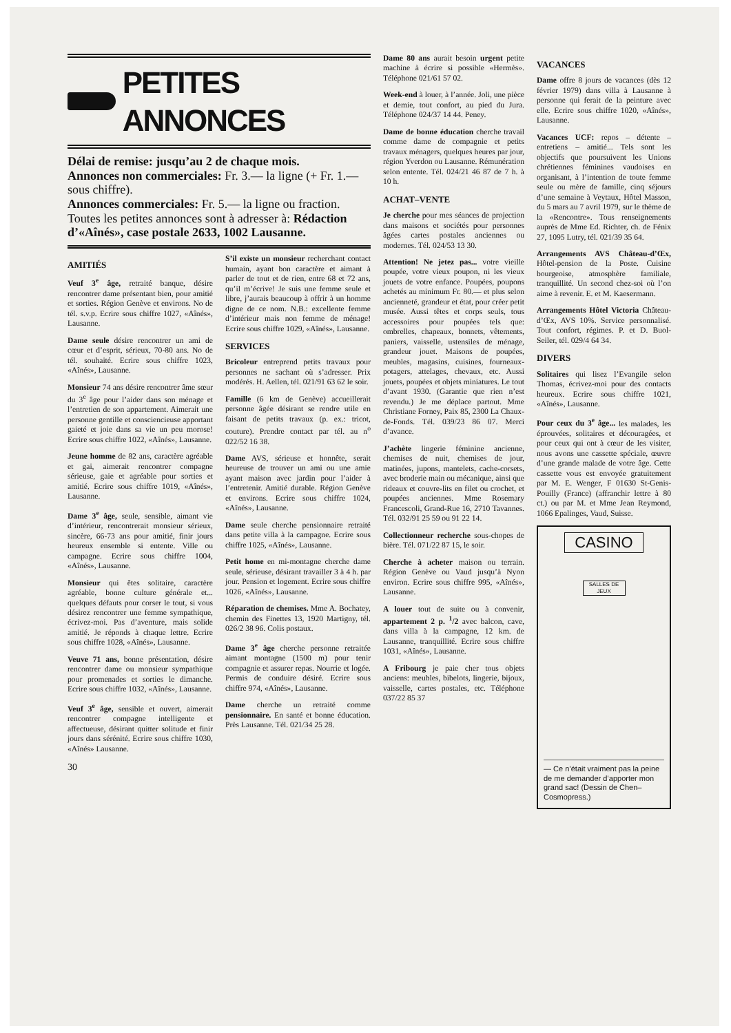PETITES ANNONCES
Délai de remise: jusqu’au 2 de chaque mois.
Annonces non commerciales: Fr. 3.— la ligne (+ Fr. 1.— sous chiffre).
Annonces commerciales: Fr. 5.— la ligne ou fraction.
Toutes les petites annonces sont à adresser à: Rédaction d’«Aînés», case postale 2633, 1002 Lausanne.
AMITIÉS
Veuf 3<sup>e</sup> âge, retraité banque, désire rencontrer dame présentant bien, pour amitié et sorties. Région Genève et environs. No de tél. s.v.p. Ecrire sous chiffre 1027, «Aînés», Lausanne.
Dame seule désire rencontrer un ami de cœur et d’esprit, sérieux, 70-80 ans. No de tél. souhaité. Ecrire sous chiffre 1023, «Aînés», Lausanne.
Monsieur 74 ans désire rencontrer âme sœur du 3<sup>e</sup> âge pour l’aider dans son ménage et l’entretien de son appartement. Aimerait une personne gentille et consciencieuse apportant gaieté et joie dans sa vie un peu morose! Ecrire sous chiffre 1022, «Aînés», Lausanne.
Jeune homme de 82 ans, caractère agréable et gai, aimerait rencontrer compagne sérieuse, gaie et agréable pour sorties et amitié. Ecrire sous chiffre 1019, «Aînés», Lausanne.
Dame 3<sup>e</sup> âge, seule, sensible, aimant vie d’intérieur, rencontrerait monsieur sérieux, sincère, 66-73 ans pour amitié, finir jours heureux ensemble si entente. Ville ou campagne. Ecrire sous chiffre 1004, «Aînés», Lausanne.
Monsieur qui êtes solitaire, caractère agréable, bonne culture générale et... quelques défauts pour corser le tout, si vous désirez rencontrer une femme sympathique, écrivez-moi. Pas d’aventure, mais solide amitié. Je réponds à chaque lettre. Ecrire sous chiffre 1028, «Aînés», Lausanne.
Veuve 71 ans, bonne présentation, désire rencontrer dame ou monsieur sympathique pour promenades et sorties le dimanche. Ecrire sous chiffre 1032, «Aînés», Lausanne.
Veuf 3<sup>e</sup> âge, sensible et ouvert, aimerait rencontrer compagne intelligente et affectueuse, désirant quitter solitude et finir jours dans sérénité. Ecrire sous chiffre 1030, «Aînés» Lausanne.
30
S’il existe un monsieur recherchant contact humain, ayant bon caractère et aimant à parler de tout et de rien, entre 68 et 72 ans, qu’il m’écrive! Je suis une femme seule et libre, j’aurais beaucoup à offrir à un homme digne de ce nom. N.B.: excellente femme d’intérieur mais non femme de ménage! Ecrire sous chiffre 1029, «Aînés», Lausanne.
SERVICES
Bricoleur entreprend petits travaux pour personnes ne sachant où s’adresser. Prix modérés. H. Aellen, tél. 021/91 63 62 le soir.
Famille (6 km de Genève) accueillerait personne âgée désirant se rendre utile en faisant de petits travaux (p. ex.: tricot, couture). Prendre contact par tél. au n<sup>o</sup> 022/52 16 38.
Dame AVS, sérieuse et honnête, serait heureuse de trouver un ami ou une amie ayant maison avec jardin pour l’aider à l’entretenir. Amitié durable. Région Genève et environs. Ecrire sous chiffre 1024, «Aînés», Lausanne.
Dame seule cherche pensionnaire retraité dans petite villa à la campagne. Ecrire sous chiffre 1025, «Aînés», Lausanne.
Petit home en mi-montagne cherche dame seule, sérieuse, désirant travailler 3 à 4 h. par jour. Pension et logement. Ecrire sous chiffre 1026, «Aînés», Lausanne.
Réparation de chemises. Mme A. Bochatey, chemin des Finettes 13, 1920 Martigny, tél. 026/2 38 96. Colis postaux.
Dame 3<sup>e</sup> âge cherche personne retraitée aimant montagne (1500 m) pour tenir compagnie et assurer repas. Nourrie et logée. Permis de conduire désiré. Ecrire sous chiffre 974, «Aînés», Lausanne.
Dame cherche un retraité comme pensionnaire. En santé et bonne éducation. Près Lausanne. Tél. 021/34 25 28.
Dame 80 ans aurait besoin urgent petite machine à écrire si possible «Hermès». Téléphone 021/61 57 02.
Week-end à louer, à l’année. Joli, une pièce et demie, tout confort, au pied du Jura. Téléphone 024/37 14 44. Peney.
Dame de bonne éducation cherche travail comme dame de compagnie et petits travaux ménagers, quelques heures par jour, région Yverdon ou Lausanne. Rémunération selon entente. Tél. 024/21 46 87 de 7 h. à 10 h.
ACHAT–VENTE
Je cherche pour mes séances de projection dans maisons et sociétés pour personnes âgées cartes postales anciennes ou modernes. Tél. 024/53 13 30.
Attention! Ne jetez pas... votre vieille poupée, votre vieux poupon, ni les vieux jouets de votre enfance. Poupées, poupons achetés au minimum Fr. 80.— et plus selon ancienneté, grandeur et état, pour créer petit musée. Aussi têtes et corps seuls, tous accessoires pour poupées tels que: ombrelles, chapeaux, bonnets, vêtements, paniers, vaisselle, ustensiles de ménage, grandeur jouet. Maisons de poupées, meubles, magasins, cuisines, fourneaux-potagers, attelages, chevaux, etc. Aussi jouets, poupées et objets miniatures. Le tout d’avant 1930. (Garantie que rien n’est revendu.) Je me déplace partout. Mme Christiane Forney, Paix 85, 2300 La Chaux-de-Fonds. Tél. 039/23 86 07. Merci d’avance.
J’achète lingerie féminine ancienne, chemises de nuit, chemises de jour, matinées, jupons, mantelets, cache-corsets, avec broderie main ou mécanique, ainsi que rideaux et couvre-lits en filet ou crochet, et poupées anciennes. Mme Rosemary Francescoli, Grand-Rue 16, 2710 Tavannes. Tél. 032/91 25 59 ou 91 22 14.
Collectionneur recherche sous-chopes de bière. Tél. 071/22 87 15, le soir.
Cherche à acheter maison ou terrain. Région Genève ou Vaud jusqu’à Nyon environ. Ecrire sous chiffre 995, «Aînés», Lausanne.
A louer tout de suite ou à convenir, appartement 2 p. <sup>1</sup>/2 avec balcon, cave, dans villa à la campagne, 12 km. de Lausanne, tranquillité. Ecrire sous chiffre 1031, «Aînés», Lausanne.
A Fribourg je paie cher tous objets anciens: meubles, bibelots, lingerie, bijoux, vaisselle, cartes postales, etc. Téléphone 037/22 85 37
VACANCES
Dame offre 8 jours de vacances (dès 12 février 1979) dans villa à Lausanne à personne qui ferait de la peinture avec elle. Ecrire sous chiffre 1020, «Aînés», Lausanne.
Vacances UCF: repos – détente – entretiens – amitié... Tels sont les objectifs que poursuivent les Unions chrétiennes féminines vaudoises en organisant, à l’intention de toute femme seule ou mère de famille, cinq séjours d’une semaine à Veytaux, Hôtel Masson, du 5 mars au 7 avril 1979, sur le thème de la «Rencontre». Tous renseignements auprès de Mme Ed. Richter, ch. de Fénix 27, 1095 Lutry, tél. 021/39 35 64.
Arrangements AVS Château-d’Œx, Hôtel-pension de la Poste. Cuisine bourgeoise, atmosphère familiale, tranquillité. Un second chez-soi où l’on aime à revenir. E. et M. Kaesermann.
Arrangements Hôtel Victoria Château-d’Œx, AVS 10%. Service personnalisé. Tout confort, régimes. P. et D. Buol-Seiler, tél. 029/4 64 34.
DIVERS
Solitaires qui lisez l’Evangile selon Thomas, écrivez-moi pour des contacts heureux. Ecrire sous chiffre 1021, «Aînés», Lausanne.
Pour ceux du 3<sup>e</sup> âge... les malades, les éprouvées, solitaires et découragées, et pour ceux qui ont à cœur de les visiter, nous avons une cassette spéciale, œuvre d’une grande malade de votre âge. Cette cassette vous est envoyée gratuitement par M. E. Wenger, F 01630 St-Genis-Pouilly (France) (affranchir lettre à 80 ct.) ou par M. et Mme Jean Reymond, 1066 Epalinges, Vaud, Suisse.
CASINO
SALLES DE JEUX
— Ce n’était vraiment pas la peine de me demander d’apporter mon grand sac! (Dessin de Chen–Cosmopress.)